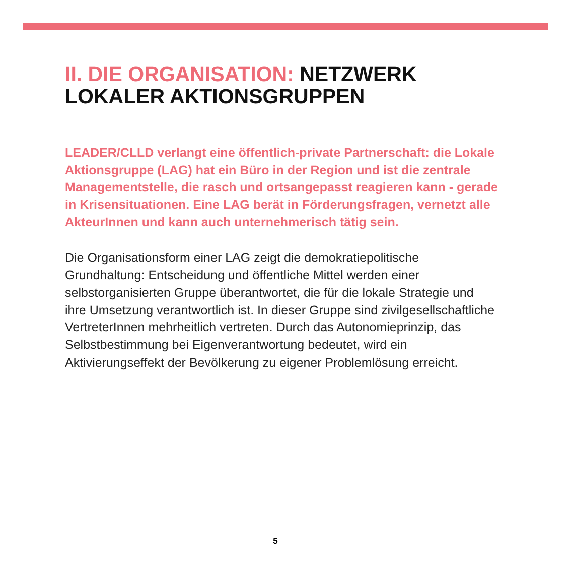II. DIE ORGANISATION: NETZWERK
LOKALER AKTIONSGRUPPEN
LEADER/CLLD verlangt eine öffentlich-private Partnerschaft: die Lokale Aktionsgruppe (LAG) hat ein Büro in der Region und ist die zentrale Managementstelle, die rasch und orts­angepasst reagieren kann - gerade in Krisensituationen. Eine LAG berät in Förderungsfragen, vernetzt alle AkteurInnen und kann auch unternehmerisch tätig sein.
Die Organisationsform einer LAG zeigt die demokratiepolitische Grundhaltung: Entscheidung und öffentliche Mittel werden einer selbstorganisierten Gruppe überantwortet, die für die lokale Stra­tegie und ihre Umsetzung verantwortlich ist. In dieser Gruppe sind zivilgesellschaftliche VertreterInnen mehrheitlich vertreten. Durch das Autonomieprinzip, das Selbstbestimmung bei Eigenverant­wortung bedeutet, wird ein Aktivierungseffekt der Bevölkerung zu eigener Problemlösung erreicht.
5